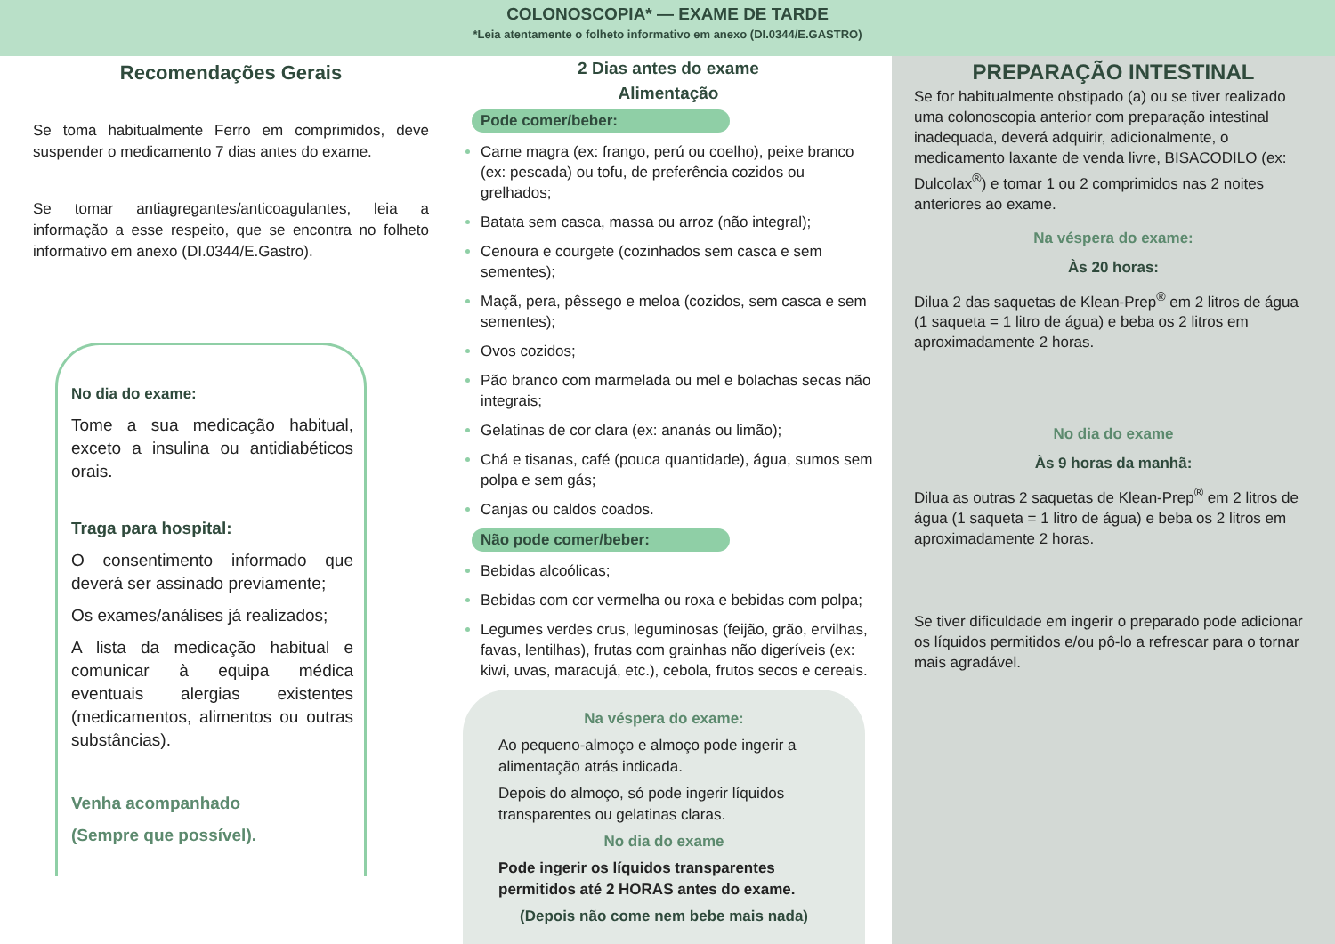COLONOSCOPIA* — EXAME DE TARDE
*Leia atentamente o folheto informativo em anexo (DI.0344/E.GASTRO)
Recomendações Gerais
Se toma habitualmente Ferro em comprimidos, deve suspender o medicamento 7 dias antes do exame.
Se tomar antiagregantes/anticoagulantes, leia a informação a esse respeito, que se encontra no folheto informativo em anexo (DI.0344/E.Gastro).
No dia do exame:
Tome a sua medicação habitual, exceto a insulina ou antidiabéticos orais.
Traga para hospital:
O consentimento informado que deverá ser assinado previamente;
Os exames/análises já realizados;
A lista da medicação habitual e comunicar à equipa médica eventuais alergias existentes (medicamentos, alimentos ou outras substâncias).
Venha acompanhado
(Sempre que possível).
2 Dias antes do exame
Alimentação
Pode comer/beber:
Carne magra (ex: frango, perú ou coelho), peixe branco (ex: pescada) ou tofu, de preferência cozidos ou grelhados;
Batata sem casca, massa ou arroz (não integral);
Cenoura e courgete (cozinhados sem casca e sem sementes);
Maçã, pera, pêssego e meloa (cozidos, sem casca e sem sementes);
Ovos cozidos;
Pão branco com marmelada ou mel e bolachas secas não integrais;
Gelatinas de cor clara (ex: ananás ou limão);
Chá e tisanas, café (pouca quantidade), água, sumos sem polpa e sem gás;
Canjas ou caldos coados.
Não pode comer/beber:
Bebidas alcoólicas;
Bebidas com cor vermelha ou roxa e bebidas com polpa;
Legumes verdes crus, leguminosas (feijão, grão, ervilhas, favas, lentilhas), frutas com grainhas não digeríveis (ex: kiwi, uvas, maracujá, etc.), cebola, frutos secos e cereais.
Na véspera do exame:
Ao pequeno-almoço e almoço pode ingerir a alimentação atrás indicada.
Depois do almoço, só pode ingerir líquidos transparentes ou gelatinas claras.
No dia do exame
Pode ingerir os líquidos transparentes permitidos até 2 HORAS antes do exame.
(Depois não come nem bebe mais nada)
PREPARAÇÃO INTESTINAL
Se for habitualmente obstipado (a) ou se tiver realizado uma colonoscopia anterior com preparação intestinal inadequada, deverá adquirir, adicionalmente, o medicamento laxante de venda livre, BISACODILO (ex: Dulcolax<sup>®</sup>) e tomar 1 ou 2 comprimidos nas 2 noites anteriores ao exame.
Na véspera do exame:
Às 20 horas:
Dilua 2 das saquetas de Klean-Prep<sup>®</sup> em 2 litros de água (1 saqueta = 1 litro de água) e beba os 2 litros em aproximadamente 2 horas.
No dia do exame
Às 9 horas da manhã:
Dilua as outras 2 saquetas de Klean-Prep<sup>®</sup> em 2 litros de água (1 saqueta = 1 litro de água) e beba os 2 litros em aproximadamente 2 horas.
Se tiver dificuldade em ingerir o preparado pode adicionar os líquidos permitidos e/ou pô-lo a refrescar para o tornar mais agradável.